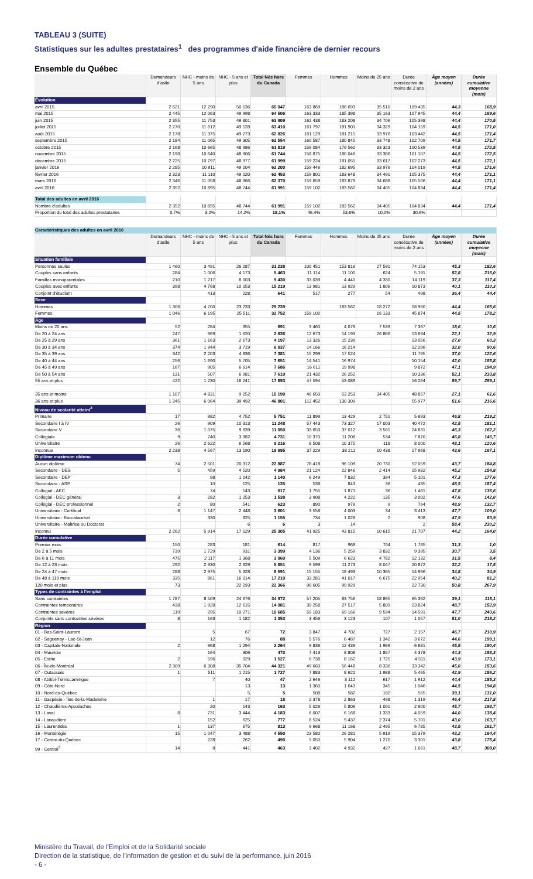TABLEAU 3 (SUITE)
Statistiques sur les adultes prestataires<sup>1</sup> des programmes d'aide financière de dernier recours
Ensemble du Québec
| | Demandeurs d'asile | NHC - moins de 5 ans | NHC - 5 ans et plus | Total Nés hors du Canada | Femmes | Hommes | Moins de 25 ans | Durée consécutive de moins de 2 ans | Âge moyen (années) | Durée cumulative moyenne (mois) |
| --- | --- | --- | --- | --- | --- | --- | --- | --- | --- | --- |
| Évolution | | | | | | | | | | |
| avril 2015 | 2 621 | 12 290 | 50 136 | 65 047 | 163 869 | 186 693 | 35 510 | 109 435 | 44,3 | 168,9 |
| mai 2015 | 2 445 | 12 063 | 49 998 | 64 506 | 163 333 | 185 398 | 35 163 | 107 945 | 44,4 | 169,6 |
| juin 2015 | 2 355 | 11 753 | 49 801 | 63 909 | 162 438 | 183 208 | 34 706 | 105 398 | 44,4 | 170,5 |
| juillet 2015 | 2 270 | 11 612 | 49 528 | 63 410 | 161 797 | 181 901 | 34 329 | 104 159 | 44,5 | 171,0 |
| août 2015 | 2 178 | 11 375 | 49 273 | 62 826 | 161 129 | 181 215 | 33 976 | 103 442 | 44,5 | 171,4 |
| septembre 2015 | 2 184 | 11 065 | 49 305 | 62 554 | 160 587 | 180 845 | 33 748 | 102 709 | 44,5 | 171,7 |
| octobre 2015 | 2 168 | 10 665 | 48 986 | 61 819 | 159 084 | 179 562 | 33 323 | 100 539 | 44,5 | 172,5 |
| novembre 2015 | 2 198 | 10 640 | 48 906 | 61 744 | 158 875 | 180 046 | 33 386 | 101 107 | 44,5 | 172,5 |
| décembre 2015 | 2 225 | 10 797 | 48 977 | 61 999 | 159 224 | 181 055 | 33 617 | 102 273 | 44,5 | 172,1 |
| janvier 2016 | 2 285 | 10 911 | 49 004 | 62 200 | 159 446 | 182 695 | 33 976 | 104 019 | 44,5 | 171,6 |
| février 2016 | 2 323 | 11 110 | 49 020 | 62 453 | 159 801 | 183 648 | 34 491 | 105 375 | 44,4 | 171,1 |
| mars 2016 | 2 346 | 11 058 | 48 966 | 62 370 | 159 659 | 183 879 | 34 688 | 105 506 | 44,4 | 171,1 |
| avril 2016 | 2 352 | 10 895 | 48 744 | 61 991 | 159 102 | 183 562 | 34 405 | 104 834 | 44,4 | 171,4 |
| Total des adultes en avril 2016 | | | | | | | | | | |
| Nombre d'adultes | 2 352 | 10 895 | 48 744 | 61 991 | 159 102 | 183 562 | 34 405 | 104 834 | 44,4 | 171,4 |
| Proportion du total des adultes prestataires | 0,7% | 3,2% | 14,2% | 18,1% | 46,4% | 53,6% | 10,0% | 30,6% | | |
| Caractéristiques des adultes en avril 2016 | | | | | | | | | | |
| | Demandeurs d'asile | NHC - moins de 5 ans | NHC - 5 ans et plus | Total Nés hors du Canada | Femmes | Hommes | Moins de 25 ans | Durée consécutive de moins de 2 ans | Âge moyen (années) | Durée cumulative moyenne (mois) |
| Situation familiale | | | | | | | | | | |
| Personnes seules | 1 460 | 3 491 | 26 287 | 31 238 | 100 451 | 153 816 | 27 591 | 74 153 | 45,3 | 182,6 |
| Couples sans enfants | 284 | 1 006 | 4 173 | 5 463 | 11 114 | 11 100 | 624 | 5 191 | 52,8 | 216,0 |
| Familles monoparentales | 210 | 1 217 | 8 003 | 9 430 | 33 039 | 4 440 | 4 330 | 14 119 | 37,3 | 117,4 |
| Couples avec enfants | 398 | 4 768 | 10 053 | 15 219 | 13 981 | 13 929 | 1 806 | 10 873 | 40,1 | 110,3 |
| Conjoint d'étudiant | | 413 | 228 | 641 | 517 | 277 | 54 | 498 | 36,4 | 44,4 |
| Sexe | | | | | | | | | | |
| Hommes | 1 306 | 4 700 | 23 233 | 29 239 | | 183 562 | 18 272 | 58 960 | 44,4 | 165,6 |
| Femmes | 1 046 | 6 195 | 25 511 | 32 752 | 159 102 | | 16 133 | 45 874 | 44,5 | 178,2 |
| Âge | | | | | | | | | | |
| Moins de 20 ans | 52 | 284 | 355 | 691 | 3 460 | 4 079 | 7 539 | 7 367 | 18,6 | 10,6 |
| De 20 à 24 ans | 247 | 969 | 1 620 | 2 836 | 12 673 | 14 193 | 26 866 | 13 694 | 22,1 | 32,9 |
| De 25 à 29 ans | 361 | 1 163 | 2 673 | 4 197 | 13 326 | 15 239 | | 13 056 | 27,0 | 60,3 |
| De 30 à 34 ans | 374 | 1 944 | 3 719 | 6 037 | 14 166 | 16 214 | | 12 296 | 32,0 | 90,6 |
| De 35 à 39 ans | 342 | 2 203 | 4 836 | 7 381 | 15 299 | 17 524 | | 11 795 | 37,0 | 122,6 |
| De 40 à 44 ans | 256 | 1 690 | 5 705 | 7 651 | 14 541 | 16 974 | | 10 154 | 42,0 | 155,8 |
| De 45 à 49 ans | 167 | 905 | 6 614 | 7 686 | 16 611 | 19 998 | | 9 872 | 47,1 | 194,9 |
| De 50 à 54 ans | 131 | 507 | 6 981 | 7 619 | 21 432 | 26 252 | | 10 336 | 52,1 | 233,8 |
| 55 ans et plus | 422 | 1 230 | 16 241 | 17 893 | 47 594 | 53 089 | | 16 264 | 59,7 | 259,1 |
| 35 ans et moins | 1 107 | 4 831 | 9 252 | 15 190 | 46 650 | 53 253 | 34 405 | 48 857 | 27,1 | 61,6 |
| 36 ans et plus | 1 245 | 6 064 | 39 492 | 46 801 | 112 452 | 130 309 | | 55 977 | 51,6 | 216,6 |
| Niveau de scolarité atteint<sup>2</sup> | | | | | | | | | | |
| Primaire | 17 | 982 | 4 752 | 5 751 | 11 899 | 13 429 | 2 751 | 5 693 | 46,8 | 219,2 |
| Secondaire I à IV | 26 | 909 | 10 313 | 11 248 | 57 443 | 73 327 | 17 003 | 40 472 | 42,5 | 181,1 |
| Secondaire V | 36 | 1 075 | 9 939 | 11 050 | 33 653 | 37 012 | 3 561 | 24 831 | 46,3 | 162,2 |
| Collégiale | 9 | 740 | 3 982 | 4 731 | 10 370 | 11 208 | 534 | 7 870 | 46,8 | 146,7 |
| Universitaire | 26 | 2 622 | 6 568 | 9 216 | 8 508 | 10 375 | 118 | 8 000 | 48,1 | 120,6 |
| Inconnue | 2 238 | 4 567 | 13 190 | 19 995 | 37 229 | 38 211 | 10 438 | 17 968 | 43,6 | 167,1 |
| Diplôme maximum obtenu | | | | | | | | | | |
| Aucun diplôme | 74 | 2 501 | 20 312 | 22 887 | 78 418 | 96 109 | 20 730 | 52 059 | 43,7 | 184,8 |
| Secondaire - DES | 5 | 459 | 4 520 | 4 984 | 21 124 | 22 846 | 2 414 | 15 982 | 45,2 | 154,8 |
| Secondaire - DEP | | 98 | 1 042 | 1 140 | 6 249 | 7 832 | 394 | 5 101 | 47,3 | 177,6 |
| Secondaire - ASP | | 10 | 125 | 135 | 538 | 843 | 36 | 435 | 48,5 | 187,4 |
| Collégial - AEC | | 74 | 543 | 617 | 1 755 | 1 871 | 36 | 1 461 | 47,8 | 136,6 |
| Collégial - DEC général | 3 | 282 | 1 253 | 1 538 | 3 908 | 4 222 | 135 | 3 002 | 47,6 | 142,0 |
| Collégial - DEC professionnel | 2 | 80 | 541 | 623 | 890 | 979 | 9 | 764 | 48,9 | 132,7 |
| Universitaire - Certificat | 6 | 1 147 | 2 448 | 3 601 | 3 558 | 4 003 | 34 | 3 413 | 47,7 | 109,0 |
| Universitaire - Baccalauréat | | 330 | 825 | 1 155 | 734 | 1 028 | 2 | 908 | 47,9 | 83,9 |
| Universitaire - Maîtrise ou Doctorat | | | 6 | 6 | 3 | 14 | | 2 | 58,4 | 230,2 |
| Inconnu | 2 262 | 5 914 | 17 129 | 25 305 | 41 925 | 43 815 | 10 615 | 21 707 | 44,2 | 164,0 |
| Durée cumulative | | | | | | | | | | |
| Premier mois | 150 | 283 | 181 | 614 | 817 | 968 | 704 | 1 785 | 31,3 | 1,0 |
| De 2 à 5 mois | 739 | 1 729 | 931 | 3 399 | 4 136 | 5 259 | 3 832 | 9 395 | 30,7 | 3,5 |
| De 6 à 11 mois | 475 | 2 117 | 1 368 | 3 960 | 5 509 | 6 623 | 4 782 | 12 132 | 31,5 | 8,4 |
| De 12 à 23 mois | 292 | 2 930 | 2 629 | 5 851 | 9 599 | 11 273 | 8 047 | 20 872 | 32,2 | 17,5 |
| De 24 à 47 mois | 288 | 2 975 | 5 328 | 8 591 | 15 155 | 18 493 | 10 365 | 14 966 | 34,8 | 34,9 |
| De 48 à 119 mois | 335 | 861 | 16 014 | 17 210 | 33 281 | 41 017 | 6 675 | 22 954 | 40,2 | 81,2 |
| 120 mois et plus | 73 | | 22 293 | 22 366 | 90 605 | 99 929 | | 22 730 | 50,8 | 267,9 |
| Types de contraintes à l'emploi | | | | | | | | | | |
| Sans contraintes | 1 787 | 8 509 | 24 676 | 34 972 | 57 205 | 83 756 | 18 895 | 65 362 | 39,1 | 115,1 |
| Contraintes temporaires | 438 | 1 928 | 12 615 | 14 981 | 39 258 | 27 517 | 5 809 | 23 824 | 48,7 | 152,9 |
| Contraintes sévères | 119 | 295 | 10 271 | 10 685 | 59 183 | 69 166 | 9 594 | 14 591 | 47,7 | 240,6 |
| Conjoints sans contraintes sévères | 8 | 163 | 1 182 | 1 353 | 3 456 | 3 123 | 107 | 1 057 | 51,0 | 218,2 |
| Région | | | | | | | | | | |
| 01 - Bas-Saint-Laurent | | 5 | 67 | 72 | 3 847 | 4 702 | 727 | 2 157 | 46,7 | 210,9 |
| 02 - Saguenay - Lac-St-Jean | | 12 | 76 | 88 | 5 576 | 6 487 | 1 342 | 3 672 | 44,6 | 199,1 |
| 03 - Capitale-Nationale | 2 | 968 | 1 294 | 2 264 | 9 836 | 12 439 | 1 969 | 6 681 | 45,5 | 190,4 |
| 04 - Mauricie | | 164 | 306 | 470 | 7 413 | 8 808 | 1 857 | 4 378 | 44,3 | 193,3 |
| 05 - Estrie | 2 | 596 | 929 | 1 527 | 6 738 | 8 162 | 1 725 | 4 511 | 43,9 | 173,1 |
| 06 - Île-de-Montréal | 2 309 | 6 308 | 35 704 | 44 321 | 49 660 | 56 448 | 8 336 | 33 342 | 45,0 | 153,6 |
| 07 - Outaouais | 1 | 511 | 1 215 | 1 727 | 7 883 | 8 620 | 1 988 | 5 465 | 42,9 | 156,2 |
| 08 - Abitibi-Témiscamingue | | 7 | 40 | 47 | 2 646 | 3 112 | 617 | 1 912 | 44,4 | 185,3 |
| 09 - Côte-Nord | | | 13 | 13 | 1 360 | 1 643 | 345 | 1 046 | 44,5 | 194,8 |
| 10 - Nord-du-Québec | | | 5 | 5 | 508 | 582 | 182 | 565 | 39,1 | 131,0 |
| 11 - Gaspésie - Îles-de-la-Madeleine | | 1 | 17 | 18 | 2 378 | 2 863 | 498 | 1 319 | 46,4 | 217,8 |
| 12 - Chaudières-Appalaches | | 20 | 143 | 163 | 5 026 | 5 806 | 1 001 | 2 900 | 45,7 | 193,7 |
| 13 - Laval | 8 | 731 | 3 444 | 4 183 | 6 007 | 6 168 | 1 333 | 4 059 | 44,0 | 138,4 |
| 14 - Lanaudière | | 152 | 625 | 777 | 8 524 | 9 437 | 2 374 | 5 701 | 43,0 | 163,7 |
| 15 - Laurentides | 1 | 137 | 675 | 813 | 9 668 | 11 168 | 2 495 | 6 785 | 43,5 | 161,7 |
| 16 - Montérégie | 15 | 1 047 | 3 488 | 4 550 | 23 580 | 26 281 | 5 919 | 15 379 | 43,2 | 164,4 |
| 17 - Centre-du-Québec | | 228 | 262 | 490 | 5 050 | 5 904 | 1 270 | 3 301 | 43,8 | 175,4 |
| 99 - Central<sup>3</sup> | 14 | 8 | 441 | 463 | 3 402 | 4 932 | 427 | 1 661 | 48,7 | 308,0 |
Ministère du Travail, de l'Emploi et de la Solidarité sociale
Direction de la statistique, de l'information de gestion et du suivi de la performance, juin 2016
- 6 -